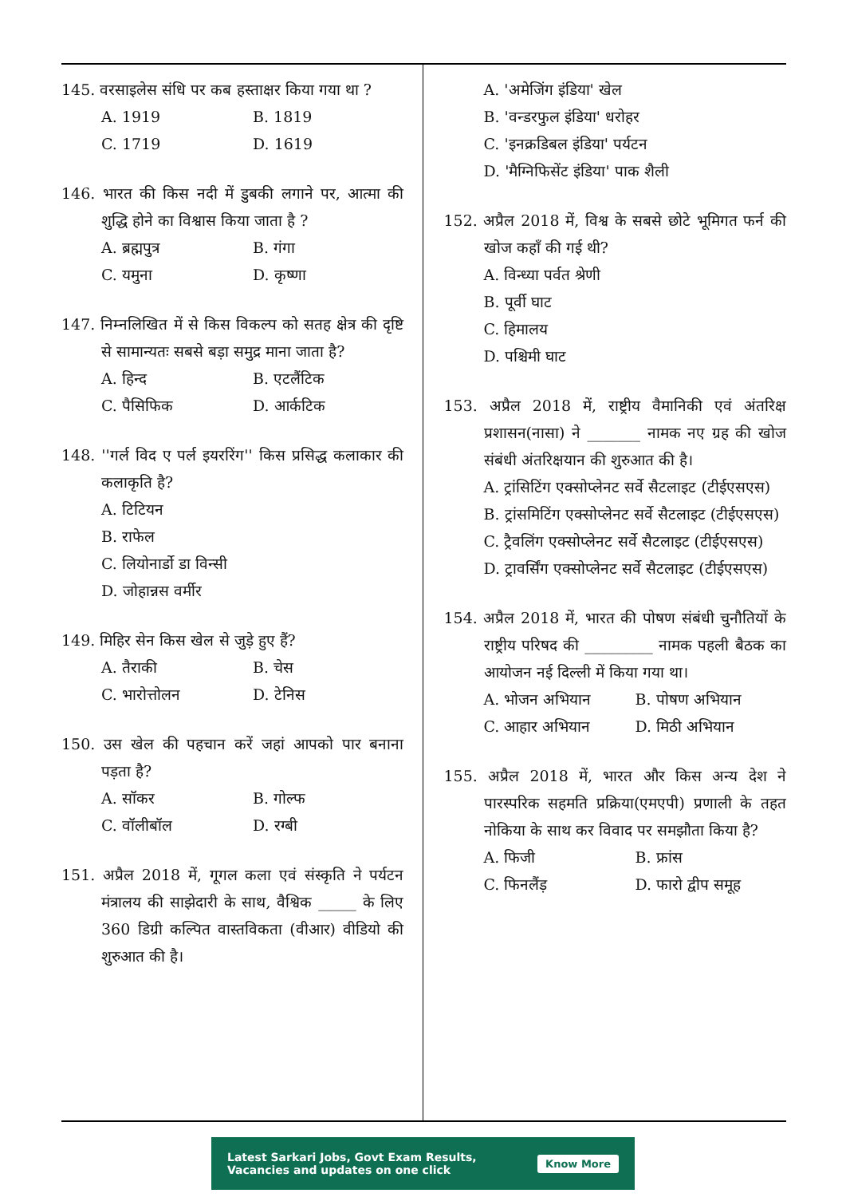145. वरसाइलेस संधि पर कब हस्ताक्षर किया गया था ?
A. 1919 B. 1819 C. 1719 D. 1619
146. भारत की किस नदी में डुबकी लगाने पर, आत्मा की शुद्धि होने का विश्वास किया जाता है ?
A. ब्रह्मपुत्र B. गंगा C. यमुना D. कृष्णा
147. निम्नलिखित में से किस विकल्प को सतह क्षेत्र की दृष्टि से सामान्यतः सबसे बड़ा समुद्र माना जाता है?
A. हिन्द B. एटलैंटिक C. पैसिफिक D. आर्कटिक
148. ''गर्ल विद ए पर्ल इयररिंग'' किस प्रसिद्ध कलाकार की कलाकृति है?
A. टिटियन
B. राफेल
C. लियोनार्डो डा विन्सी
D. जोहान्नस वर्मीर
149. मिहिर सेन किस खेल से जुड़े हुए हैं?
A. तैराकी B. चेस C. भारोत्तोलन D. टेनिस
150. उस खेल की पहचान करें जहां आपको पार बनाना पड़ता है?
A. सॉकर B. गोल्फ C. वॉलीबॉल D. रग्बी
151. अप्रैल 2018 में, गूगल कला एवं संस्कृति ने पर्यटन मंत्रालय की साझेदारी के साथ, वैश्विक _____ के लिए 360 डिग्री कल्पित वास्तविकता (वीआर) वीडियो की शुरुआत की है।
A. 'अमेजिंग इंडिया' खेल
B. 'वन्डरफुल इंडिया' धरोहर
C. 'इनक्रडिबल इंडिया' पर्यटन
D. 'मैग्निफिसेंट इंडिया' पाक शैली
152. अप्रैल 2018 में, विश्व के सबसे छोटे भूमिगत फर्न की खोज कहाँ की गई थी?
A. विन्ध्या पर्वत श्रेणी
B. पूर्वी घाट
C. हिमालय
D. पश्चिमी घाट
153. अप्रैल 2018 में, राष्ट्रीय वैमानिकी एवं अंतरिक्ष प्रशासन(नासा) ने _______ नामक नए ग्रह की खोज संबंधी अंतरिक्षयान की शुरुआत की है।
A. ट्रांसिटिंग एक्सोप्लेनट सर्वे सैटलाइट (टीईएसएस)
B. ट्रांसमिटिंग एक्सोप्लेनट सर्वे सैटलाइट (टीईएसएस)
C. ट्रैवलिंग एक्सोप्लेनट सर्वे सैटलाइट (टीईएसएस)
D. ट्रावर्सिंग एक्सोप्लेनट सर्वे सैटलाइट (टीईएसएस)
154. अप्रैल 2018 में, भारत की पोषण संबंधी चुनौतियों के राष्ट्रीय परिषद की _________ नामक पहली बैठक का आयोजन नई दिल्ली में किया गया था।
A. भोजन अभियान B. पोषण अभियान C. आहार अभियान D. मिठी अभियान
155. अप्रैल 2018 में, भारत और किस अन्य देश ने पारस्परिक सहमति प्रक्रिया(एमएपी) प्रणाली के तहत नोकिया के साथ कर विवाद पर समझौता किया है?
A. फिजी B. फ्रांस C. फिनलैंड़ D. फारो द्वीप समूह
Latest Sarkari Jobs, Govt Exam Results,
Vacancies and updates on one click
Know More